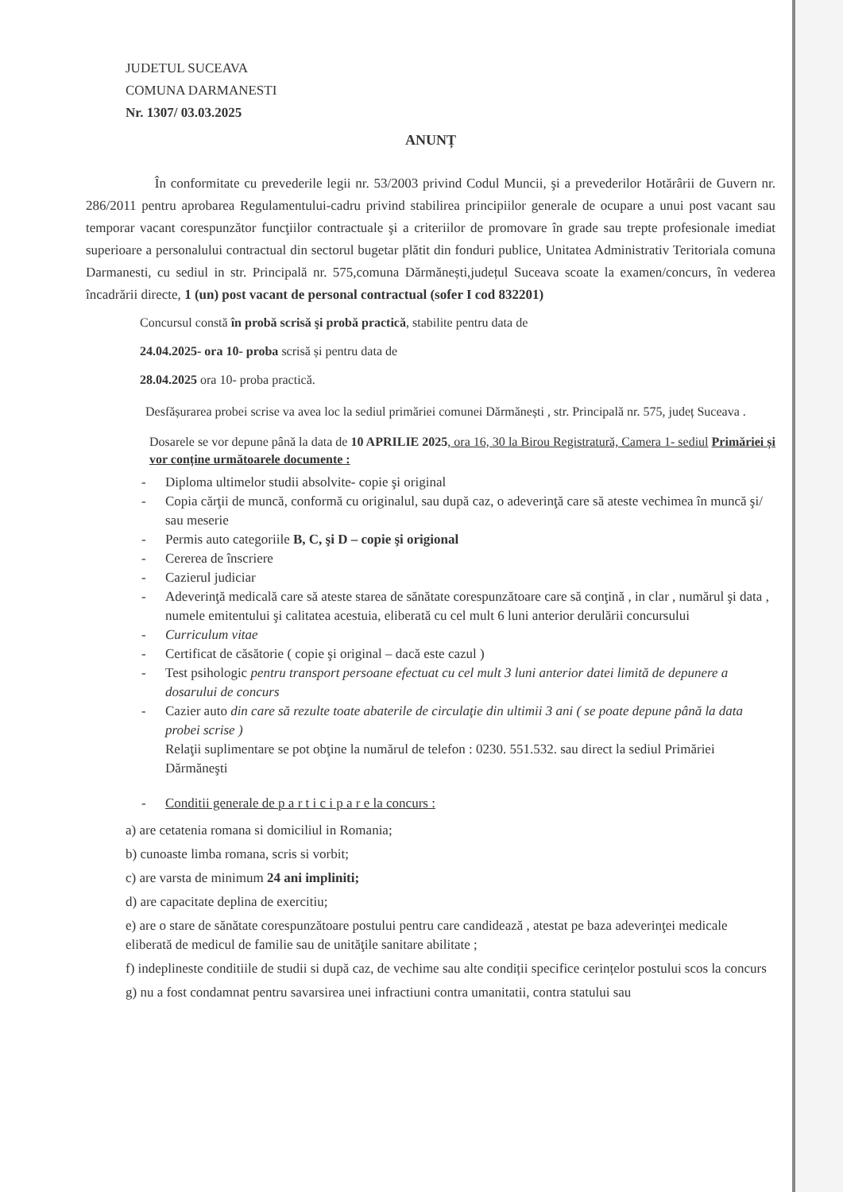JUDETUL SUCEAVA
COMUNA DARMANESTI
Nr. 1307/ 03.03.2025
ANUNȚ
În conformitate cu prevederile legii nr. 53/2003 privind Codul Muncii, şi a prevederilor Hotărârii de Guvern nr. 286/2011 pentru aprobarea Regulamentului-cadru privind stabilirea principiilor generale de ocupare a unui post vacant sau temporar vacant corespunzător funcţiilor contractuale şi a criteriilor de promovare în grade sau trepte profesionale imediat superioare a personalului contractual din sectorul bugetar plătit din fonduri publice, Unitatea Administrativ Teritoriala comuna Darmanesti, cu sediul in str. Principală nr. 575,comuna Dărmănești,județul Suceava scoate la examen/concurs, în vederea încadrării directe, 1 (un) post vacant de personal contractual (sofer I cod 832201)
Concursul constă în probă scrisă şi probă practică, stabilite pentru data de
24.04.2025- ora 10- proba scrisă și pentru data de
28.04.2025 ora 10- proba practică.
Desfășurarea probei scrise va avea loc la sediul primăriei comunei Dărmănești , str. Principală nr. 575, județ Suceava .
Dosarele se vor depune până la data de 10 APRILIE 2025, ora 16, 30 la Birou Registratură, Camera 1- sediul Primăriei și vor conține următoarele documente :
- Diploma ultimelor studii absolvite- copie şi original
- Copia cărţii de muncă, conformă cu originalul, sau după caz, o adeverinţă care să ateste vechimea în muncă şi/ sau meserie
- Permis auto categoriile B, C, şi D – copie şi origional
- Cererea de înscriere
- Cazierul judiciar
- Adeverinţă medicală care să ateste starea de sănătate corespunzătoare care să conţină , in clar , numărul şi data , numele emitentului şi calitatea acestuia, eliberată cu cel mult 6 luni anterior derulării concursului
- Curriculum vitae
- Certificat de căsătorie ( copie şi original – dacă este cazul )
- Test psihologic pentru transport persoane efectuat cu cel mult 3 luni anterior datei limită de depunere a dosarului de concurs
- Cazier auto din care să rezulte toate abaterile de circulaţie din ultimii 3 ani ( se poate depune până la data probei scrise )
Relaţii suplimentare se pot obţine la numărul de telefon : 0230. 551.532. sau direct la sediul Primăriei Dărmăneşti
- Conditii generale de p a r t i c i p a r e la concurs :
a) are cetatenia romana si domiciliul in Romania;
b) cunoaste limba romana, scris si vorbit;
c) are varsta de minimum 24 ani impliniti;
d) are capacitate deplina de exercitiu;
e) are o stare de sănătate corespunzătoare postului pentru care candidează , atestat pe baza adeverinţei medicale eliberată de medicul de familie sau de unităţile sanitare abilitate ;
f) indeplineste conditiile de studii si după caz, de vechime sau alte condiții specifice cerințelor postului scos la concurs
g) nu a fost condamnat pentru savarsirea unei infractiuni contra umanitatii, contra statului sau